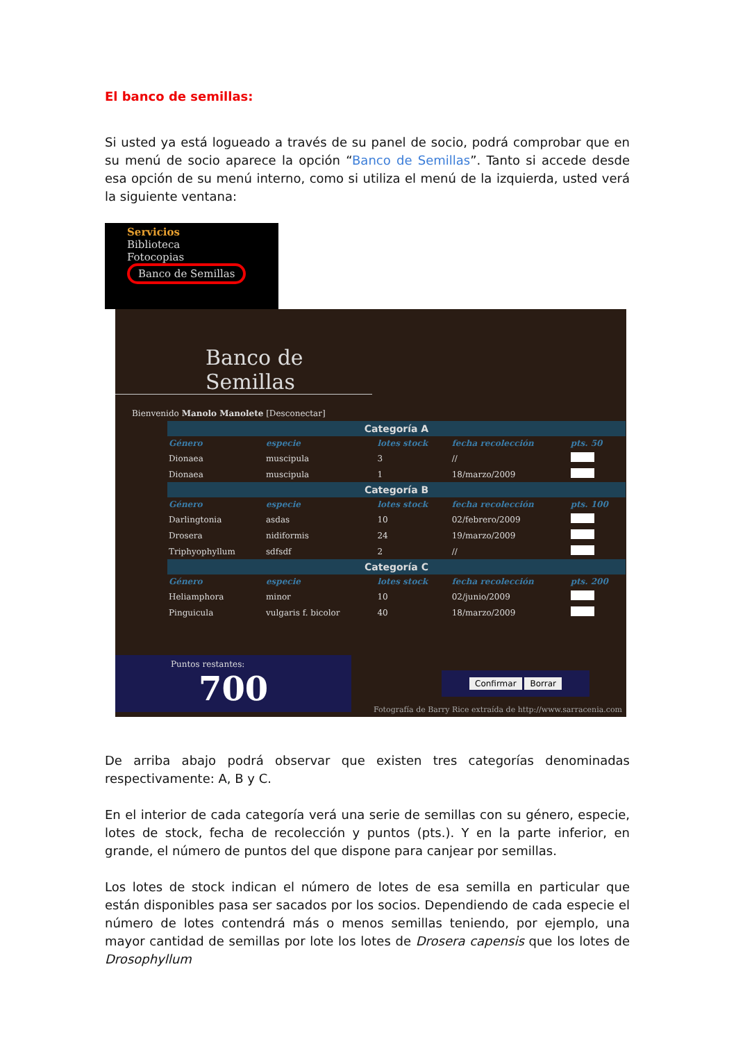El banco de semillas:
Si usted ya está logueado a través de su panel de socio, podrá comprobar que en su menú de socio aparece la opción “Banco de Semillas”. Tanto si accede desde esa opción de su menú interno, como si utiliza el menú de la izquierda, usted verá la siguiente ventana:
Servicios
Biblioteca
Fotocopias
Banco de Semillas
Banco de Semillas
Bienvenido Manolo Manolete [Desconectar]
| Categoría A | | | | | |
| Género | especie | | lotes stock | fecha recolección | pts. 50 |
| Dionaea | muscipula | | 3 | // | |
| Dionaea | muscipula | | 1 | 18/marzo/2009 | |
| Categoría B | | | | | |
| Género | especie | | lotes stock | fecha recolección | pts. 100 |
| Darlingtonia | asdas | | 10 | 02/febrero/2009 | |
| Drosera | nidiformis | | 24 | 19/marzo/2009 | |
| Triphyophyllum | sdfsdf | | 2 | // | |
| Categoría C | | | | | |
| Género | especie | | lotes stock | fecha recolección | pts. 200 |
| Heliamphora | minor | | 10 | 02/junio/2009 | |
| Pinguicula | vulgaris f. bicolor | | 40 | 18/marzo/2009 | |
Puntos restantes:
700
Confirmar Borrar
Fotografía de Barry Rice extraída de http://www.sarracenia.com
De arriba abajo podrá observar que existen tres categorías denominadas respectivamente: A, B y C.
En el interior de cada categoría verá una serie de semillas con su género, especie, lotes de stock, fecha de recolección y puntos (pts.). Y en la parte inferior, en grande, el número de puntos del que dispone para canjear por semillas.
Los lotes de stock indican el número de lotes de esa semilla en particular que están disponibles pasa ser sacados por los socios. Dependiendo de cada especie el número de lotes contendrá más o menos semillas teniendo, por ejemplo, una mayor cantidad de semillas por lote los lotes de Drosera capensis que los lotes de Drosophyllum